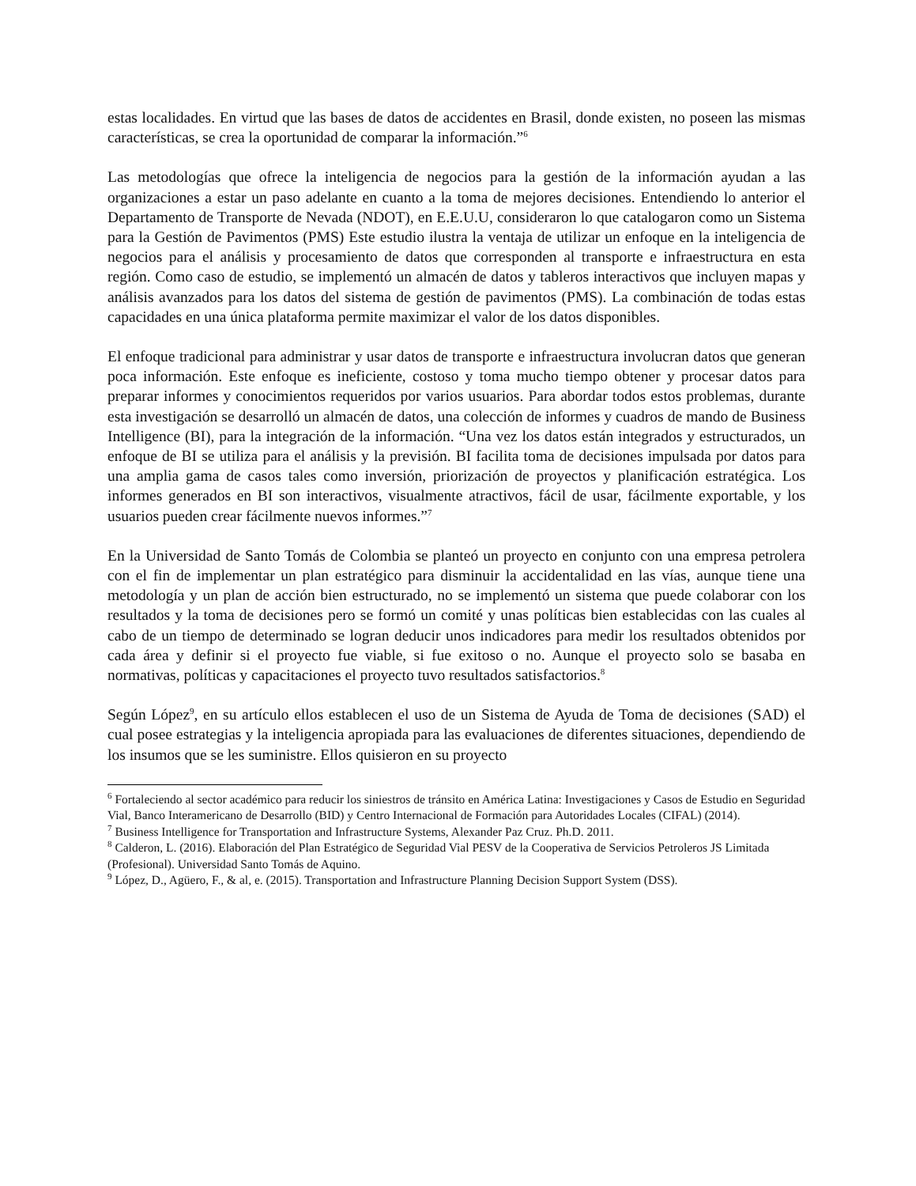estas localidades. En virtud que las bases de datos de accidentes en Brasil, donde existen, no poseen las mismas características, se crea la oportunidad de comparar la información.”<sup>6</sup>
Las metodologías que ofrece la inteligencia de negocios para la gestión de la información ayudan a las organizaciones a estar un paso adelante en cuanto a la toma de mejores decisiones. Entendiendo lo anterior el Departamento de Transporte de Nevada (NDOT), en E.E.U.U, consideraron lo que catalogaron como un Sistema para la Gestión de Pavimentos (PMS) Este estudio ilustra la ventaja de utilizar un enfoque en la inteligencia de negocios para el análisis y procesamiento de datos que corresponden al transporte e infraestructura en esta región. Como caso de estudio, se implementó un almacén de datos y tableros interactivos que incluyen mapas y análisis avanzados para los datos del sistema de gestión de pavimentos (PMS). La combinación de todas estas capacidades en una única plataforma permite maximizar el valor de los datos disponibles.
El enfoque tradicional para administrar y usar datos de transporte e infraestructura involucran datos que generan poca información. Este enfoque es ineficiente, costoso y toma mucho tiempo obtener y procesar datos para preparar informes y conocimientos requeridos por varios usuarios. Para abordar todos estos problemas, durante esta investigación se desarrolló un almacén de datos, una colección de informes y cuadros de mando de Business Intelligence (BI), para la integración de la información. “Una vez los datos están integrados y estructurados, un enfoque de BI se utiliza para el análisis y la previsión. BI facilita toma de decisiones impulsada por datos para una amplia gama de casos tales como inversión, priorización de proyectos y planificación estratégica. Los informes generados en BI son interactivos, visualmente atractivos, fácil de usar, fácilmente exportable, y los usuarios pueden crear fácilmente nuevos informes.”<sup>7</sup>
En la Universidad de Santo Tomás de Colombia se planteó un proyecto en conjunto con una empresa petrolera con el fin de implementar un plan estratégico para disminuir la accidentalidad en las vías, aunque tiene una metodología y un plan de acción bien estructurado, no se implementó un sistema que puede colaborar con los resultados y la toma de decisiones pero se formó un comité y unas políticas bien establecidas con las cuales al cabo de un tiempo de determinado se logran deducir unos indicadores para medir los resultados obtenidos por cada área y definir si el proyecto fue viable, si fue exitoso o no. Aunque el proyecto solo se basaba en normativas, políticas y capacitaciones el proyecto tuvo resultados satisfactorios.<sup>8</sup>
Según López<sup>9</sup>, en su artículo ellos establecen el uso de un Sistema de Ayuda de Toma de decisiones (SAD) el cual posee estrategias y la inteligencia apropiada para las evaluaciones de diferentes situaciones, dependiendo de los insumos que se les suministre. Ellos quisieron en su proyecto
<sup>6</sup> Fortaleciendo al sector académico para reducir los siniestros de tránsito en América Latina: Investigaciones y Casos de Estudio en Seguridad Vial, Banco Interamericano de Desarrollo (BID) y Centro Internacional de Formación para Autoridades Locales (CIFAL) (2014).
<sup>7</sup> Business Intelligence for Transportation and Infrastructure Systems, Alexander Paz Cruz. Ph.D. 2011.
<sup>8</sup> Calderon, L. (2016). Elaboración del Plan Estratégico de Seguridad Vial PESV de la Cooperativa de Servicios Petroleros JS Limitada (Profesional). Universidad Santo Tomás de Aquino.
<sup>9</sup> López, D., Agüero, F., & al, e. (2015). Transportation and Infrastructure Planning Decision Support System (DSS).